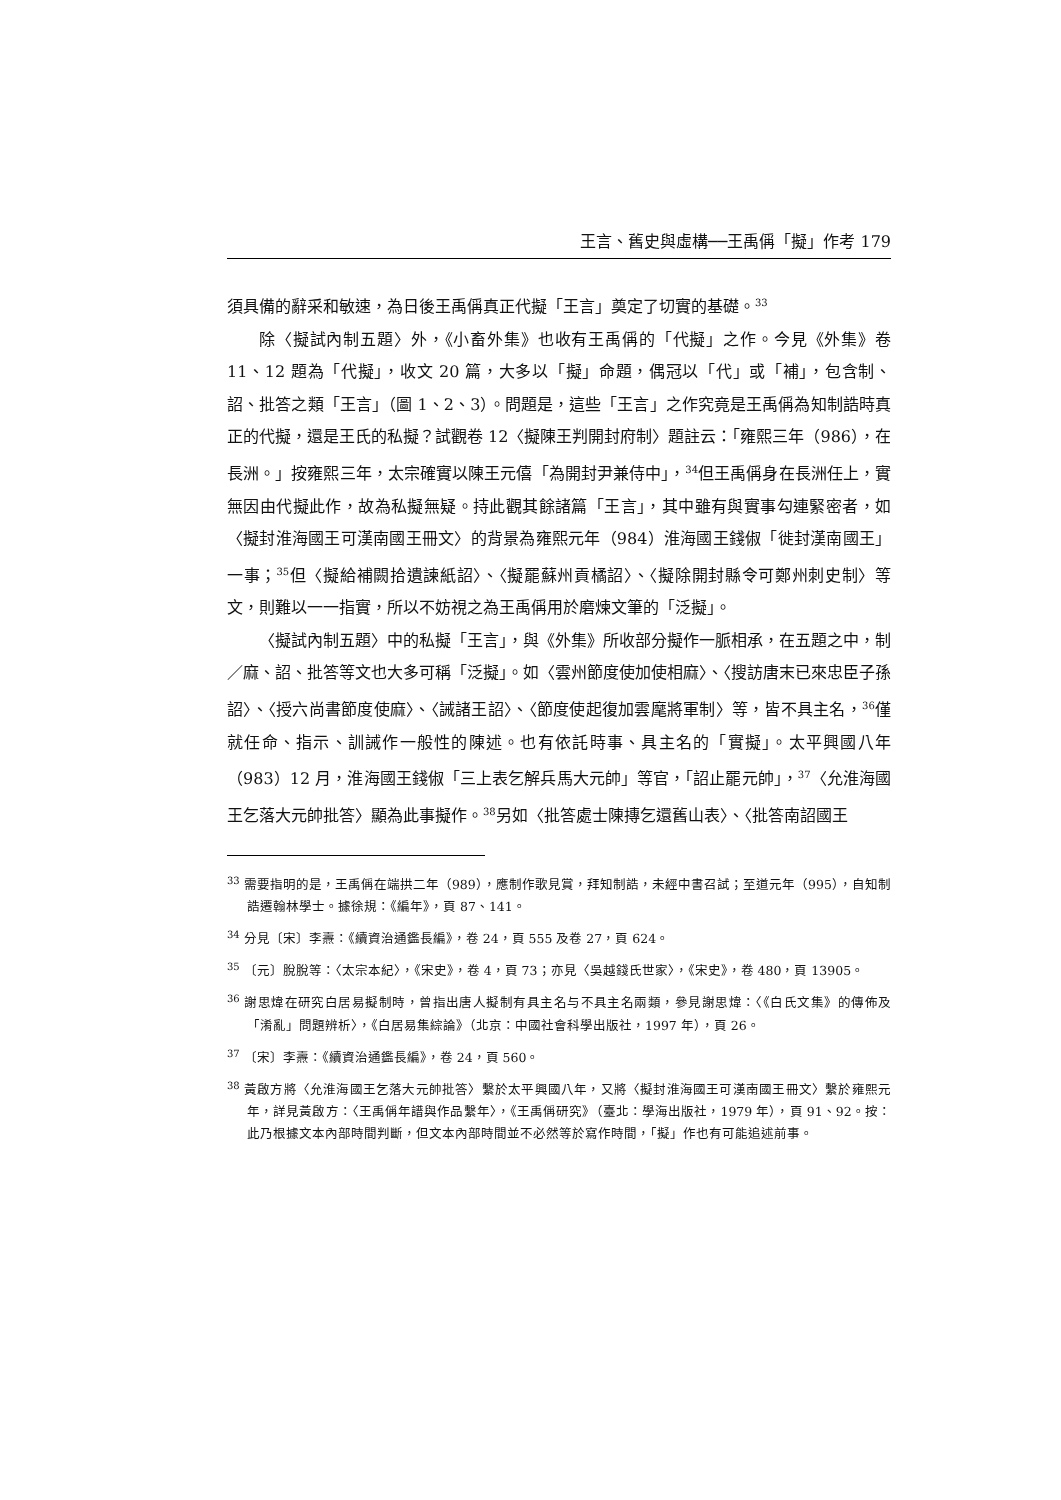王言、舊史與虛構──王禹偁「擬」作考 179
須具備的辭采和敏速，為日後王禹偁真正代擬「王言」奠定了切實的基礎。<sup>33</sup>
除〈擬試內制五題〉外，《小畜外集》也收有王禹偁的「代擬」之作。今見《外集》卷 11、12 題為「代擬」，收文 20 篇，大多以「擬」命題，偶冠以「代」或「補」，包含制、詔、批答之類「王言」（圖 1、2、3）。問題是，這些「王言」之作究竟是王禹偁為知制誥時真正的代擬，還是王氏的私擬？試觀卷 12〈擬陳王判開封府制〉題註云：「雍熙三年（986），在長洲。」按雍熙三年，太宗確實以陳王元僖「為開封尹兼侍中」，<sup>34</sup>但王禹偁身在長洲任上，實無因由代擬此作，故為私擬無疑。持此觀其餘諸篇「王言」，其中雖有與實事勾連緊密者，如〈擬封淮海國王可漢南國王冊文〉的背景為雍熙元年（984）淮海國王錢俶「徙封漢南國王」一事；<sup>35</sup>但〈擬給補闕拾遺諫紙詔〉、〈擬罷蘇州貢橘詔〉、〈擬除開封縣令可鄭州刺史制〉等文，則難以一一指實，所以不妨視之為王禹偁用於磨煉文筆的「泛擬」。
〈擬試內制五題〉中的私擬「王言」，與《外集》所收部分擬作一脈相承，在五題之中，制／麻、詔、批答等文也大多可稱「泛擬」。如〈雲州節度使加使相麻〉、〈搜訪唐末已來忠臣子孫詔〉、〈授六尚書節度使麻〉、〈誡諸王詔〉、〈節度使起復加雲麾將軍制〉等，皆不具主名，<sup>36</sup>僅就任命、指示、訓誡作一般性的陳述。也有依託時事、具主名的「實擬」。太平興國八年（983）12 月，淮海國王錢俶「三上表乞解兵馬大元帥」等官，「詔止罷元帥」，<sup>37</sup>〈允淮海國王乞落大元帥批答〉顯為此事擬作。<sup>38</sup>另如〈批答處士陳摶乞還舊山表〉、〈批答南詔國王
<sup>33</sup> 需要指明的是，王禹偁在端拱二年（989），應制作歌見賞，拜知制誥，未經中書召試；至道元年（995），自知制誥遷翰林學士。據徐規：《編年》，頁 87、141。
<sup>34</sup> 分見〔宋〕李燾：《續資治通鑑長編》，卷 24，頁 555 及卷 27，頁 624。
<sup>35</sup> 〔元〕脫脫等：〈太宗本紀〉，《宋史》，卷 4，頁 73；亦見〈吳越錢氏世家〉，《宋史》，卷 480，頁 13905。
<sup>36</sup> 謝思煒在研究白居易擬制時，曾指出唐人擬制有具主名与不具主名兩類，參見謝思煒：〈《白氏文集》的傳佈及「淆亂」問題辨析〉，《白居易集綜論》（北京：中國社會科學出版社，1997 年），頁 26。
<sup>37</sup> 〔宋〕李燾：《續資治通鑑長編》，卷 24，頁 560。
<sup>38</sup> 黃啟方將〈允淮海國王乞落大元帥批答〉繫於太平興國八年，又將〈擬封淮海國王可漢南國王冊文〉繫於雍熙元年，詳見黃啟方：〈王禹偁年譜與作品繫年〉，《王禹偁研究》（臺北：學海出版社，1979 年），頁 91、92。按：此乃根據文本內部時間判斷，但文本內部時間並不必然等於寫作時間，「擬」作也有可能追述前事。